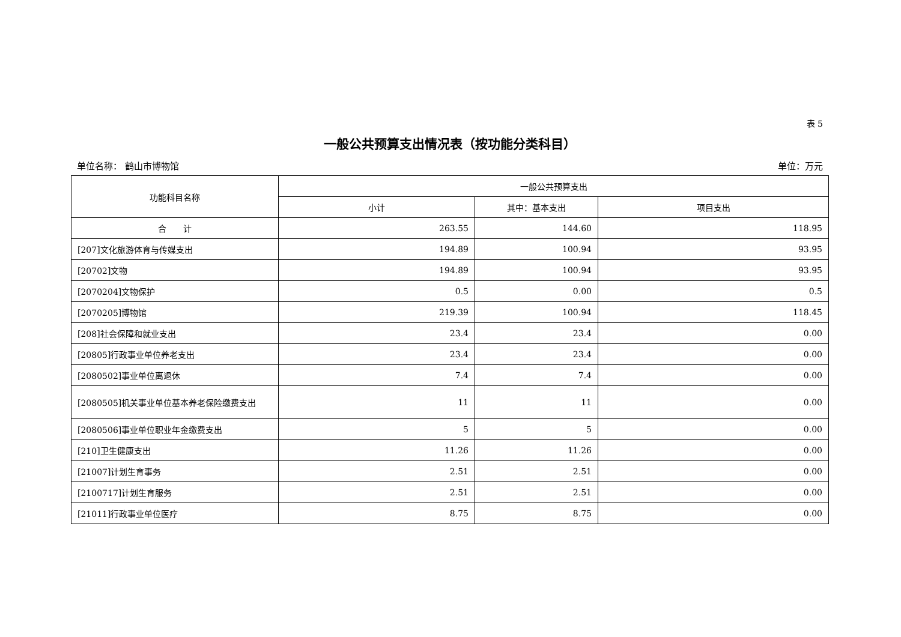表 5
一般公共预算支出情况表（按功能分类科目）
单位名称： 鹤山市博物馆 单位：万元
| 功能科目名称 | 一般公共预算支出 | | |
| --- | --- | --- | --- |
| | 小计 | 其中：基本支出 | 项目支出 |
| 合 计 | 263.55 | 144.60 | 118.95 |
| [207]文化旅游体育与传媒支出 | 194.89 | 100.94 | 93.95 |
| [20702]文物 | 194.89 | 100.94 | 93.95 |
| [2070204]文物保护 | 0.5 | 0.00 | 0.5 |
| [2070205]博物馆 | 219.39 | 100.94 | 118.45 |
| [208]社会保障和就业支出 | 23.4 | 23.4 | 0.00 |
| [20805]行政事业单位养老支出 | 23.4 | 23.4 | 0.00 |
| [2080502]事业单位离退休 | 7.4 | 7.4 | 0.00 |
| [2080505]机关事业单位基本养老保险缴费支出 | 11 | 11 | 0.00 |
| [2080506]事业单位职业年金缴费支出 | 5 | 5 | 0.00 |
| [210]卫生健康支出 | 11.26 | 11.26 | 0.00 |
| [21007]计划生育事务 | 2.51 | 2.51 | 0.00 |
| [2100717]计划生育服务 | 2.51 | 2.51 | 0.00 |
| [21011]行政事业单位医疗 | 8.75 | 8.75 | 0.00 |